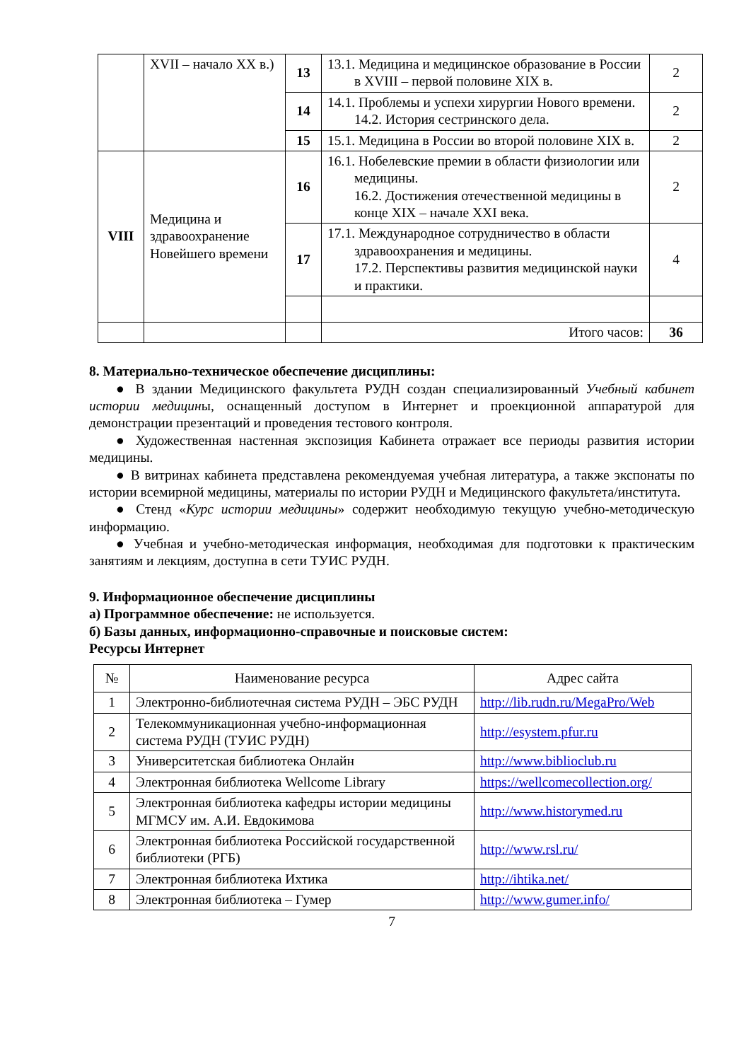| | XVII – начало XX в.) | 13 | 13.1. Медицина и медицинское образование в России в XVIII – первой половине XIX в. | 2 |
| | | 14 | 14.1. Проблемы и успехи хирургии Нового времени. 14.2. История сестринского дела. | 2 |
| | | 15 | 15.1. Медицина в России во второй половине XIX в. | 2 |
| VIII | Медицина и здравоохранение Новейшего времени | 16 | 16.1. Нобелевские премии в области физиологии или медицины. 16.2. Достижения отечественной медицины в конце XIX – начале XXI века. | 2 |
| | | 17 | 17.1. Международное сотрудничество в области здравоохранения и медицины. 17.2. Перспективы развития медицинской науки и практики. | 4 |
| | | | Итого часов: | 36 |
8. Материально-техническое обеспечение дисциплины:
● В здании Медицинского факультета РУДН создан специализированный Учебный кабинет истории медицины, оснащенный доступом в Интернет и проекционной аппаратурой для демонстрации презентаций и проведения тестового контроля.
● Художественная настенная экспозиция Кабинета отражает все периоды развития истории медицины.
● В витринах кабинета представлена рекомендуемая учебная литература, а также экспонаты по истории всемирной медицины, материалы по истории РУДН и Медицинского факультета/института.
● Стенд «Курс истории медицины» содержит необходимую текущую учебно-методическую информацию.
● Учебная и учебно-методическая информация, необходимая для подготовки к практическим занятиям и лекциям, доступна в сети ТУИС РУДН.
9. Информационное обеспечение дисциплины
а) Программное обеспечение: не используется.
б) Базы данных, информационно-справочные и поисковые систем:
Ресурсы Интернет
| № | Наименование ресурса | Адрес сайта |
| --- | --- | --- |
| 1 | Электронно-библиотечная система РУДН – ЭБС РУДН | http://lib.rudn.ru/MegaPro/Web |
| 2 | Телекоммуникационная учебно-информационная система РУДН (ТУИС РУДН) | http://esystem.pfur.ru |
| 3 | Университетская библиотека Онлайн | http://www.biblioclub.ru |
| 4 | Электронная библиотека Wellcome Library | https://wellcomecollection.org/ |
| 5 | Электронная библиотека кафедры истории медицины МГМСУ им. А.И. Евдокимова | http://www.historymed.ru |
| 6 | Электронная библиотека Российской государственной библиотеки (РГБ) | http://www.rsl.ru/ |
| 7 | Электронная библиотека Ихтика | http://ihtika.net/ |
| 8 | Электронная библиотека – Гумер | http://www.gumer.info/ |
7